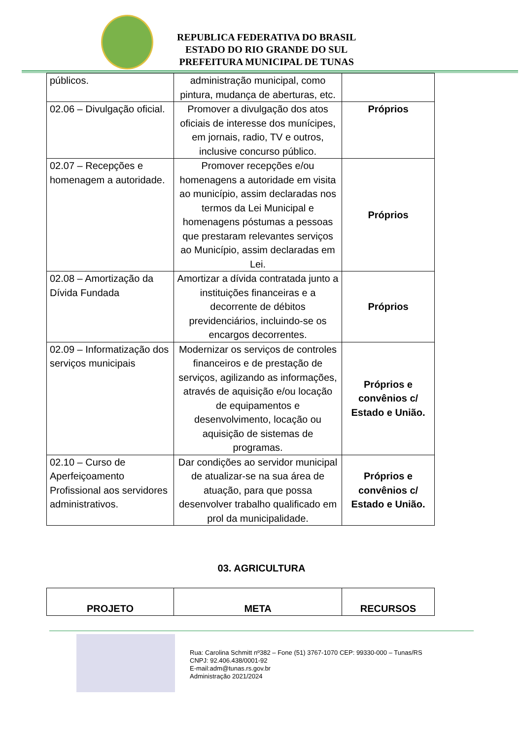REPUBLICA FEDERATIVA DO BRASIL
ESTADO DO RIO GRANDE DO SUL
PREFEITURA MUNICIPAL DE TUNAS
| públicos. | administração municipal, como pintura, mudança de aberturas, etc. | |
| 02.06 – Divulgação oficial. | Promover a divulgação dos atos oficiais de interesse dos munícipes, em jornais, radio, TV e outros, inclusive concurso público. | Próprios |
| 02.07 – Recepções e homenagem a autoridade. | Promover recepções e/ou homenagens a autoridade em visita ao município, assim declaradas nos termos da Lei Municipal e homenagens póstumas a pessoas que prestaram relevantes serviços ao Município, assim declaradas em Lei. | Próprios |
| 02.08 – Amortização da Dívida Fundada | Amortizar a dívida contratada junto a instituições financeiras e a decorrente de débitos previdenciários, incluindo-se os encargos decorrentes. | Próprios |
| 02.09 – Informatização dos serviços municipais | Modernizar os serviços de controles financeiros e de prestação de serviços, agilizando as informações, através de aquisição e/ou locação de equipamentos e desenvolvimento, locação ou aquisição de sistemas de programas. | Próprios e convênios c/ Estado e União. |
| 02.10 – Curso de Aperfeiçoamento Profissional aos servidores administrativos. | Dar condições ao servidor municipal de atualizar-se na sua área de atuação, para que possa desenvolver trabalho qualificado em prol da municipalidade. | Próprios e convênios c/ Estado e União. |
03. AGRICULTURA
| PROJETO | META | RECURSOS |
| --- | --- | --- |
Rua: Carolina Schmitt nº382 – Fone (51) 3767-1070 CEP: 99330-000 – Tunas/RS
CNPJ: 92.406.438/0001-92
E-mail:adm@tunas.rs.gov.br
Administração 2021/2024